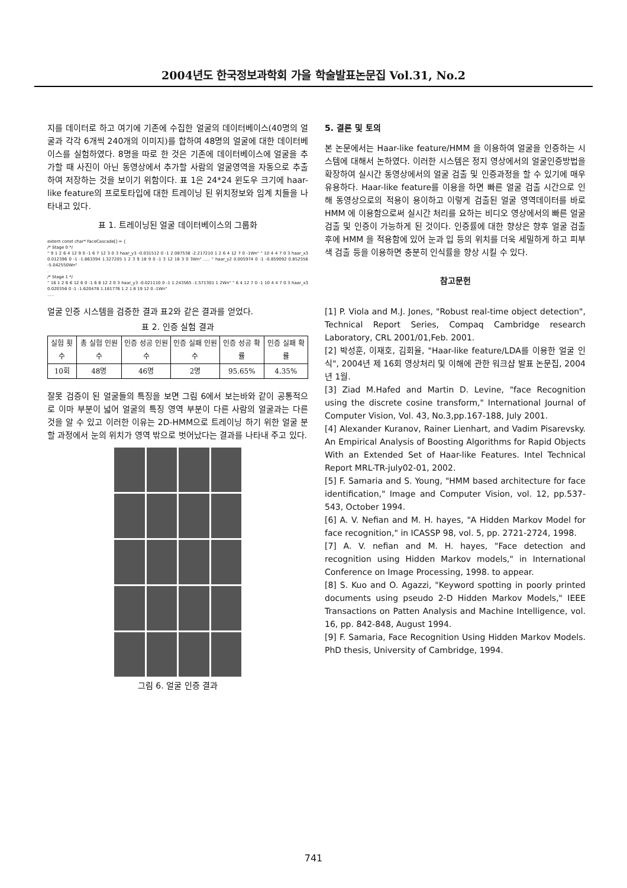2004년도 한국정보과학회 가을 학술발표논문집 Vol.31, No.2
지를 데이터로 하고 여기에 기존에 수집한 얼굴의 데이터베이스(40명의 얼굴과 각각 6개씩 240개의 이미지)를 합하여 48명의 얼굴에 대한 데이터베이스를 실험하였다. 8명을 따로 한 것은 기존에 데이터베이스에 얼굴을 추가할 때 사진이 아닌 동영상에서 추가할 사람의 얼굴영역을 자동으로 추출하여 저장하는 것을 보이기 위함이다. 표 1은 24*24 윈도우 크기에 haar-like feature의 프로토타입에 대한 트레이닝 된 위치정보와 임계 치들을 나타내고 있다.
표 1. 트레이닝된 얼굴 데이터베이스의 그룹화
extern const char* FaceCascade[] = {
/* Stage 0 */
" 9 1 2 6 4 12 9 0 -1 6 7 12 3 0 3 haar_y3 -0.031512 0 -1 2.087538 -2.217210 1 2 6 4 12 7 0 -1Wn" " 10 4 4 7 0 3 haar_x3 0.012396 0 -1 -1.863394 1.327205 1 2 3 9 18 9 0 -1 3 12 18 3 0 3Wn" ..... " haar_y2 0.005974 0 -1 -0.859092 0.852556 -5.042550Wn"
.
/* Stage 1 */
" 16 1 2 6 6 12 6 0 -1 6 8 12 2 0 3 haar_y3 -0.021110 0 -1 1.243565 -1.571301 1 2Wn" " 6 4 12 7 0 -1 10 4 4 7 0 3 haar_x3 0.020356 0 -1 -1.620478 1.181776 1 2 1 8 19 12 0 -1Wn"
.....
얼굴 인증 시스템을 검증한 결과 표2와 같은 결과를 얻었다.
표 2. 인증 실험 결과
| 실험 횟수 | 총 실험 인원 수 | 인증 성공 인원수 | 인증 실패 인원수 | 인증 성공 확률 | 인증 실패 확률 |
| --- | --- | --- | --- | --- | --- |
| 10회 | 48명 | 46명 | 2명 | 95.65% | 4.35% |
잘못 검증이 된 얼굴들의 특징을 보면 그림 6에서 보는바와 같이 공통적으로 이마 부분이 넓어 얼굴의 특징 영역 부분이 다른 사람의 얼굴과는 다른 것을 알 수 있고 이러한 이유는 2D-HMM으로 트레이닝 하기 위한 얼굴 분할 과정에서 눈의 위치가 영역 밖으로 벗어났다는 결과를 나타내 주고 있다.
그림 6. 얼굴 인증 결과
5. 결론 및 토의
본 논문에서는 Haar-like feature/HMM 을 이용하여 얼굴을 인증하는 시스템에 대해서 논하였다. 이러한 시스템은 정지 영상에서의 얼굴인증방법을 확장하여 실시간 동영상에서의 얼굴 검출 및 인증과정을 할 수 있기에 매우 유용하다. Haar-like feature를 이용을 하면 빠른 얼굴 검출 시간으로 인해 동영상으로의 적용이 용이하고 이렇게 검출된 얼굴 영역데이터를 바로 HMM 에 이용함으로써 실시간 처리를 요하는 비디오 영상에서의 빠른 얼굴 검출 및 인증이 가능하게 된 것이다. 인증률에 대한 향상은 향후 얼굴 검출 후에 HMM 을 적용함에 있어 눈과 입 등의 위치를 더욱 세밀하게 하고 피부색 검출 등을 이용하면 충분히 인식률을 향상 시킬 수 있다.
참고문헌
[1] P. Viola and M.J. Jones, "Robust real-time object detection", Technical Report Series, Compaq Cambridge research Laboratory, CRL 2001/01,Feb. 2001.
[2] 박성훈, 이재호, 김회율, "Haar-like feature/LDA를 이용한 얼굴 인식", 2004년 제 16회 영상처리 및 이해에 관한 워크샵 발표 논문집, 2004년 1월.
[3] Ziad M.Hafed and Martin D. Levine, "face Recognition using the discrete cosine transform," International Journal of Computer Vision, Vol. 43, No.3,pp.167-188, July 2001.
[4] Alexander Kuranov, Rainer Lienhart, and Vadim Pisarevsky. An Empirical Analysis of Boosting Algorithms for Rapid Objects With an Extended Set of Haar-like Features. Intel Technical Report MRL-TR-july02-01, 2002.
[5] F. Samaria and S. Young, "HMM based architecture for face identification," Image and Computer Vision, vol. 12, pp.537-543, October 1994.
[6] A. V. Nefian and M. H. hayes, "A Hidden Markov Model for face recognition," in ICASSP 98, vol. 5, pp. 2721-2724, 1998.
[7] A. V. nefian and M. H. hayes, "Face detection and recognition using Hidden Markov models," in International Conference on Image Processing, 1998. to appear.
[8] S. Kuo and O. Agazzi, "Keyword spotting in poorly printed documents using pseudo 2-D Hidden Markov Models," IEEE Transactions on Patten Analysis and Machine Intelligence, vol. 16, pp. 842-848, August 1994.
[9] F. Samaria, Face Recognition Using Hidden Markov Models. PhD thesis, University of Cambridge, 1994.
741